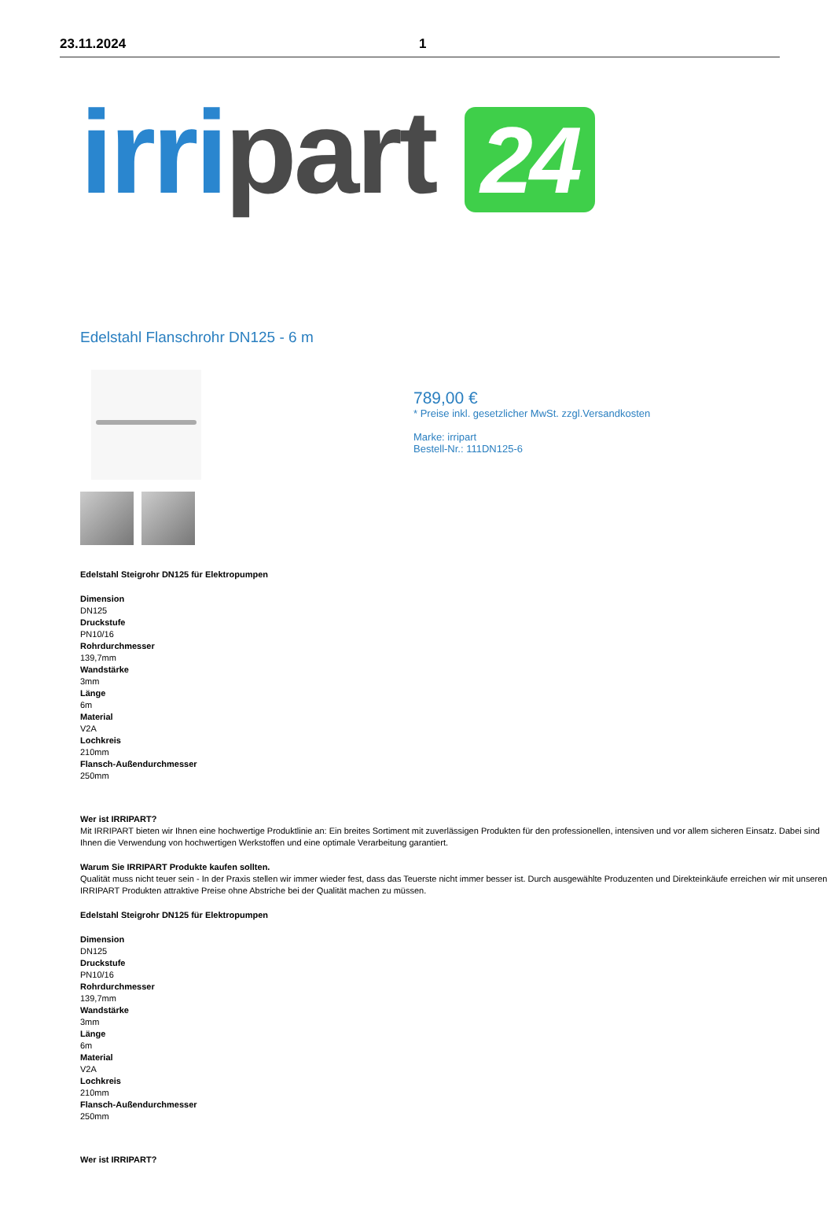23.11.2024 1
irri part 24
Edelstahl Flanschrohr DN125 - 6 m
789,00 €
* Preise inkl. gesetzlicher MwSt. zzgl.Versandkosten
Marke: irripart
Bestell-Nr.: 111DN125-6
Edelstahl Steigrohr DN125 für Elektropumpen
Dimension
DN125
Druckstufe
PN10/16
Rohrdurchmesser
139,7mm
Wandstärke
3mm
Länge
6m
Material
V2A
Lochkreis
210mm
Flansch-Außendurchmesser
250mm
Wer ist IRRIPART?
Mit IRRIPART bieten wir Ihnen eine hochwertige Produktlinie an: Ein breites Sortiment mit zuverlässigen Produkten für den professionellen, intensiven und vor allem sicheren Einsatz. Dabei sind Ihnen die Verwendung von hochwertigen Werkstoffen und eine optimale Verarbeitung garantiert.
Warum Sie IRRIPART Produkte kaufen sollten.
Qualität muss nicht teuer sein - In der Praxis stellen wir immer wieder fest, dass das Teuerste nicht immer besser ist. Durch ausgewählte Produzenten und Direkteinkäufe erreichen wir mit unseren IRRIPART Produkten attraktive Preise ohne Abstriche bei der Qualität machen zu müssen.
Edelstahl Steigrohr DN125 für Elektropumpen
Dimension
DN125
Druckstufe
PN10/16
Rohrdurchmesser
139,7mm
Wandstärke
3mm
Länge
6m
Material
V2A
Lochkreis
210mm
Flansch-Außendurchmesser
250mm
Wer ist IRRIPART?